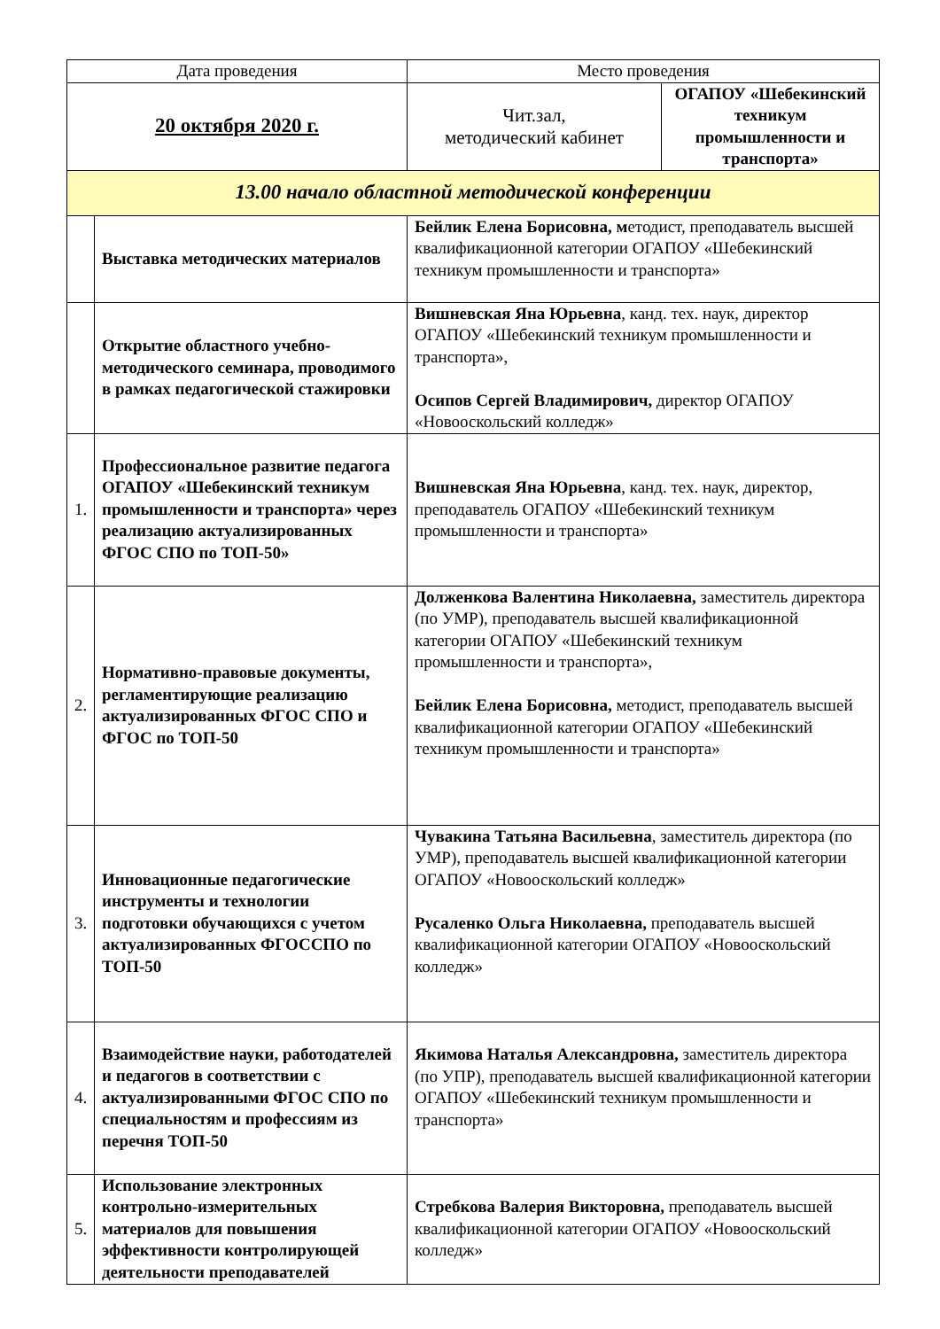| Дата проведения | | Место проведения | |
| 20 октября 2020 г. | | Чит.зал, методический кабинет | ОГАПОУ «Шебекинский техникум промышленности и транспорта» |
| 13.00 начало областной методической конференции | | | |
| | Выставка методических материалов | Бейлик Елена Борисовна, м етодист, преподаватель высшей квалификационной категории ОГАПОУ «Шебекинский техникум промышленности и транспорта» | |
| | Открытие областного учебно-методического семинара, проводимого в рамках педагогической стажировки | Вишневская Яна Юрьевна , канд. тех. наук, директор ОГАПОУ «Шебекинский техникум промышленности и транспорта», Осипов Сергей Владимирович, директор ОГАПОУ «Новооскольский колледж» | |
| 1. | Профессиональное развитие педагога ОГАПОУ «Шебекинский техникум промышленности и транспорта» через реализацию актуализированных ФГОС СПО по ТОП-50» | Вишневская Яна Юрьевна , канд. тех. наук, директор, преподаватель ОГАПОУ «Шебекинский техникум промышленности и транспорта» | |
| 2. | Нормативно-правовые документы, регламентирующие реализацию актуализированных ФГОС СПО и ФГОС по ТОП-50 | Долженкова Валентина Николаевна, заместитель директора (по УМР), преподаватель высшей квалификационной категории ОГАПОУ «Шебекинский техникум промышленности и транспорта», Бейлик Елена Борисовна, методист, преподаватель высшей квалификационной категории ОГАПОУ «Шебекинский техникум промышленности и транспорта» | |
| 3. | Инновационные педагогические инструменты и технологии подготовки обучающихся с учетом актуализированных ФГОССПО по ТОП-50 | Чувакина Татьяна Васильевна , заместитель директора (по УМР), преподаватель высшей квалификационной категории ОГАПОУ «Новооскольский колледж» Русаленко Ольга Николаевна, преподаватель высшей квалификационной категории ОГАПОУ «Новооскольский колледж» | |
| 4. | Взаимодействие науки, работодателей и педагогов в соответствии с актуализированными ФГОС СПО по специальностям и профессиям из перечня ТОП-50 | Якимова Наталья Александровна, заместитель директора (по УПР), преподаватель высшей квалификационной категории ОГАПОУ «Шебекинский техникум промышленности и транспорта» | |
| 5. | Использование электронных контрольно-измерительных материалов для повышения эффективности контролирующей деятельности преподавателей | Стребкова Валерия Викторовна, преподаватель высшей квалификационной категории ОГАПОУ «Новооскольский колледж» | |